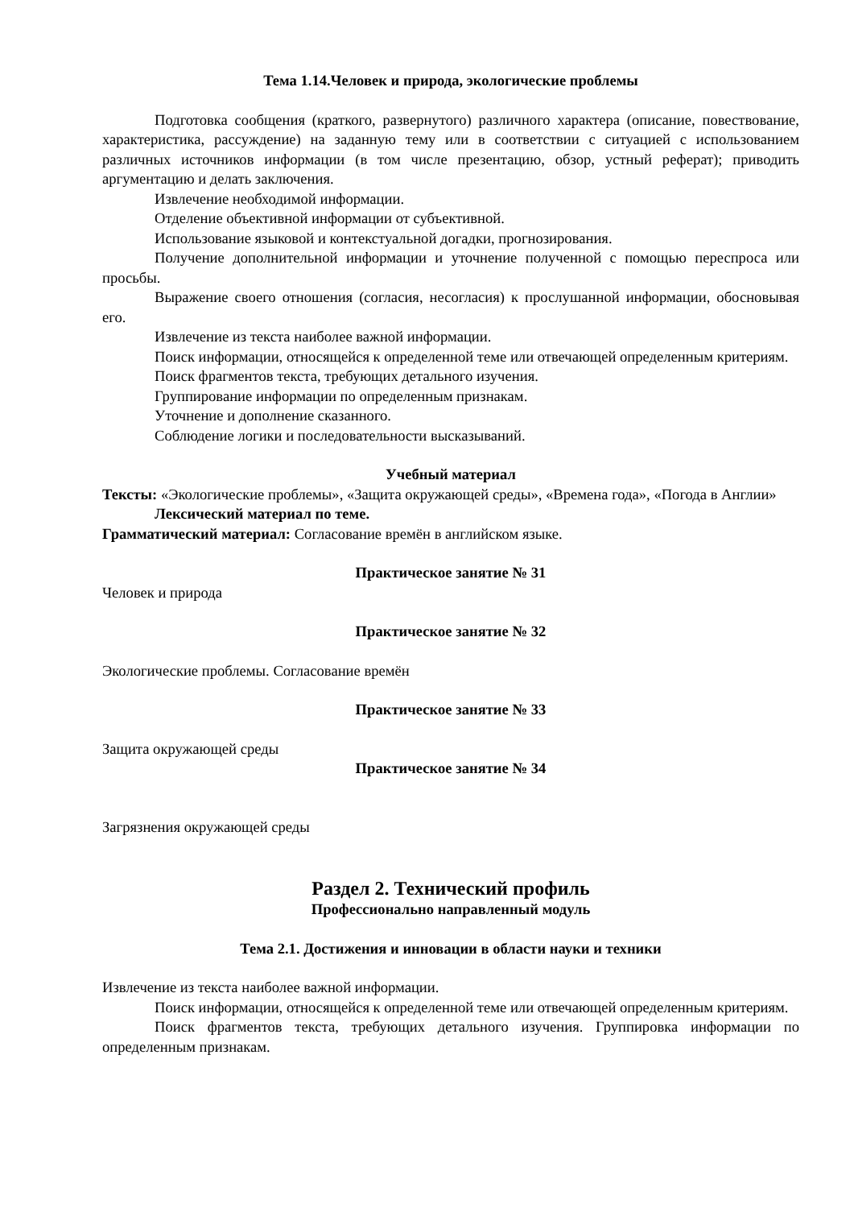Тема 1.14.Человек и природа, экологические проблемы
Подготовка сообщения (краткого, развернутого) различного характера (описание, повествование, характеристика, рассуждение) на заданную тему или в соответствии с ситуацией с использованием различных источников информации (в том числе презентацию, обзор, устный реферат); приводить аргументацию и делать заключения.
Извлечение необходимой информации.
Отделение объективной информации от субъективной.
Использование языковой и контекстуальной догадки, прогнозирования.
Получение дополнительной информации и уточнение полученной с помощью переспроса или просьбы.
Выражение своего отношения (согласия, несогласия) к прослушанной информации, обосновывая его.
Извлечение из текста наиболее важной информации.
Поиск информации, относящейся к определенной теме или отвечающей определенным критериям.
Поиск фрагментов текста, требующих детального изучения.
Группирование информации по определенным признакам.
Уточнение и дополнение сказанного.
Соблюдение логики и последовательности высказываний.
Учебный материал
Тексты: «Экологические проблемы», «Защита окружающей среды», «Времена года», «Погода в Англии»
Лексический материал по теме.
Грамматический материал: Согласование времён в английском языке.
Практическое занятие № 31
Человек и природа
Практическое занятие № 32
Экологические проблемы. Согласование времён
Практическое занятие № 33
Защита окружающей среды
Практическое занятие № 34
Загрязнения окружающей среды
Раздел 2. Технический профиль
Профессионально направленный модуль
Тема 2.1. Достижения и инновации в области науки и техники
Извлечение из текста наиболее важной информации.
Поиск информации, относящейся к определенной теме или отвечающей определенным критериям.
Поиск фрагментов текста, требующих детального изучения. Группировка информации по определенным признакам.